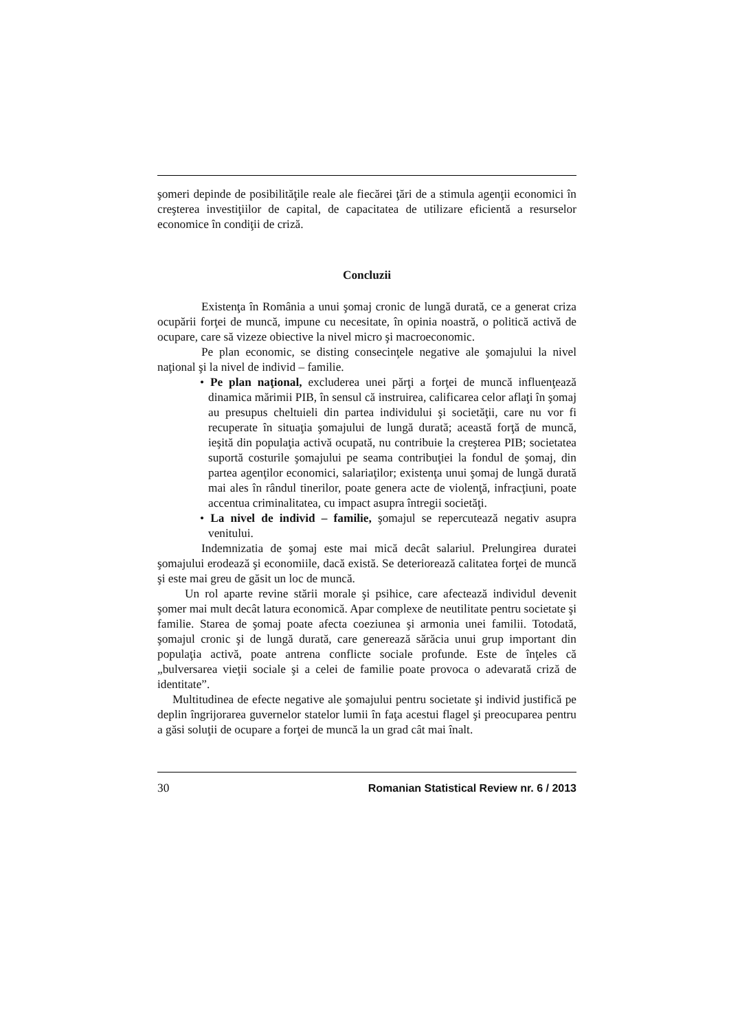şomeri depinde de posibilităţile reale ale fiecărei ţări de a stimula agenţii economici în creşterea investiţiilor de capital, de capacitatea de utilizare eficientă a resurselor economice în condiţii de criză.
Concluzii
Existenţa în România a unui şomaj cronic de lungă durată, ce a generat criza ocupării forţei de muncă, impune cu necesitate, în opinia noastră, o politică activă de ocupare, care să vizeze obiective la nivel micro şi macroeconomic.
Pe plan economic, se disting consecinţele negative ale şomajului la nivel naţional şi la nivel de individ – familie.
• Pe plan naţional, excluderea unei părţi a forţei de muncă influenţează dinamica mărimii PIB, în sensul că instruirea, calificarea celor aflaţi în şomaj au presupus cheltuieli din partea individului şi societăţii, care nu vor fi recuperate în situaţia şomajului de lungă durată; această forţă de muncă, ieşită din populaţia activă ocupată, nu contribuie la creşterea PIB; societatea suportă costurile şomajului pe seama contribuţiei la fondul de şomaj, din partea agenţilor economici, salariaţilor; existenţa unui şomaj de lungă durată mai ales în rândul tinerilor, poate genera acte de violenţă, infracţiuni, poate accentua criminalitatea, cu impact asupra întregii societăţi.
• La nivel de individ – familie, şomajul se repercutează negativ asupra venitului.
Indemnizatia de şomaj este mai mică decât salariul. Prelungirea duratei şomajului erodează şi economiile, dacă există. Se deteriorează calitatea forţei de muncă şi este mai greu de găsit un loc de muncă.
Un rol aparte revine stării morale şi psihice, care afectează individul devenit şomer mai mult decât latura economică. Apar complexe de neutilitate pentru societate şi familie. Starea de şomaj poate afecta coeziunea şi armonia unei familii. Totodată, şomajul cronic şi de lungă durată, care generează sărăcia unui grup important din populaţia activă, poate antrena conflicte sociale profunde. Este de înţeles că „bulversarea vieţii sociale şi a celei de familie poate provoca o adevarată criză de identitate”.
Multitudinea de efecte negative ale şomajului pentru societate şi individ justifică pe deplin îngrijorarea guvernelor statelor lumii în faţa acestui flagel şi preocuparea pentru a găsi soluţii de ocupare a forţei de muncă la un grad cât mai înalt.
30 Romanian Statistical Review nr. 6 / 2013